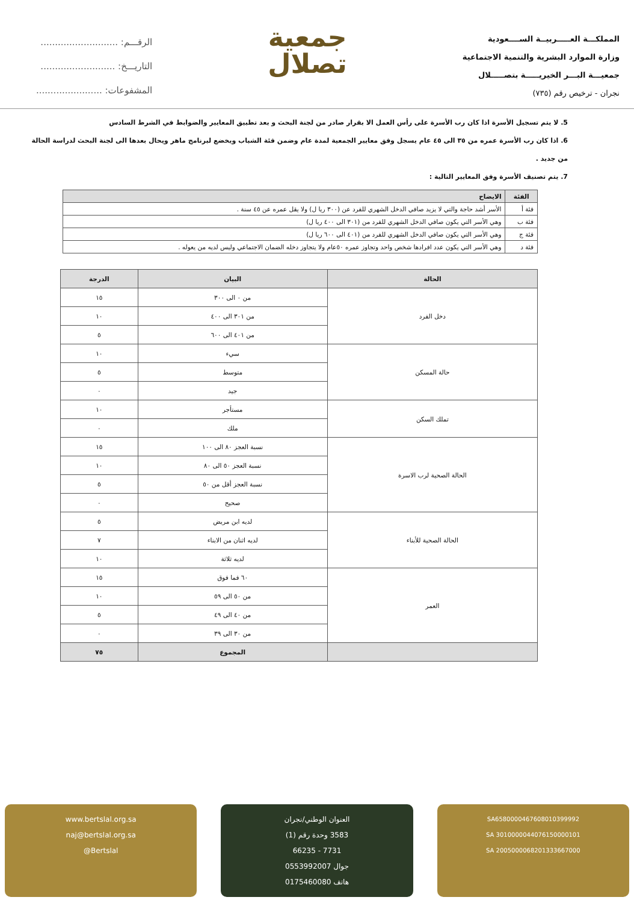المملكـــة العـــــربيــة الســــعودية
وزارة الموارد البشرية والتنمية الاجتماعية
جمعيـــة البـــر الخيريـــــة بتصـــــلال
نجران - ترخيص رقم (٧٣٥)
جمعية
تصلال
الرقـــم: ...........................
التاريـــخ: ..........................
المشفوعات: .......................
5. لا يتم تسجيل الأسرة اذا كان رب الأسرة على رأس العمل الا بقرار صادر من لجنة البحث و بعد تطبيق المعايير والضوابط في الشرط السادس
6. اذا كان رب الأسرة عمره من ٣٥ الى ٤٥ عام يسجل وفق معايير الجمعية لمدة عام وضمن فئة الشباب ويخضع لبرنامج ماهر ويحال بعدها الى لجنة البحث لدراسة الحالة من جديد .
7. يتم تصنيف الأسرة وفق المعايير التالية :
| الفئة | الايضاح |
| --- | --- |
| فئة أ | الأسر أشد حاجة والتي لا يزيد صافي الدخل الشهري للفرد عن (٣٠٠ ريا ل) ولا يقل عمره عن ٤٥ سنة . |
| فئة ب | وهي الأسر التي يكون صافي الدخل الشهري للفرد من (٣٠١ الى ٤٠٠ ريا ل) |
| فئة ج | وهي الأسر التي يكون صافي الدخل الشهري للفرد من (٤٠١ الى ٦٠٠ ريا ل) |
| فئة د | وهي الأسر التي يكون عدد افرادها شخص واحد وتجاوز عمره ٥٠عام ولا يتجاوز دخله الضمان الاجتماعي وليس لديه من يعوله . |
| الحالة | البيان | الدرجة |
| --- | --- | --- |
| دخل الفرد | من ٠ الى ٣٠٠ | ١٥ |
| | من ٣٠١ الى ٤٠٠ | ١٠ |
| | من ٤٠١ الى ٦٠٠ | ٥ |
| حالة المسكن | سيء | ١٠ |
| | متوسط | ٥ |
| | جيد | ٠ |
| تملك السكن | مستأجر | ١٠ |
| | ملك | ٠ |
| الحالة الصحية لرب الاسرة | نسبة العجز ٨٠ الى ١٠٠ | ١٥ |
| | نسبة العجز ٥٠ الى ٨٠ | ١٠ |
| | نسبة العجز أقل من ٥٠ | ٥ |
| | صحيح | ٠ |
| الحالة الصحية للأبناء | لديه ابن مريض | ٥ |
| | لديه اثنان من الابناء | ٧ |
| | لديه ثلاثة | ١٠ |
| العمر | ٦٠ فما فوق | ١٥ |
| | من ٥٠ الى ٥٩ | ١٠ |
| | من ٤٠ الى ٤٩ | ٥ |
| | من ٣٠ الى ٣٩ | ٠ |
| | المجموع | ٧٥ |
SA6580000467608010399992
SA 3010000044076150000101
SA 2005000068201333667000
العنوان الوطني/نجران
3583 وحدة رقم (1)
7731 - 66235
جوال 0553992007
هاتف 0175460080
www.bertslal.org.sa
naj@bertslal.org.sa
@Bertslal